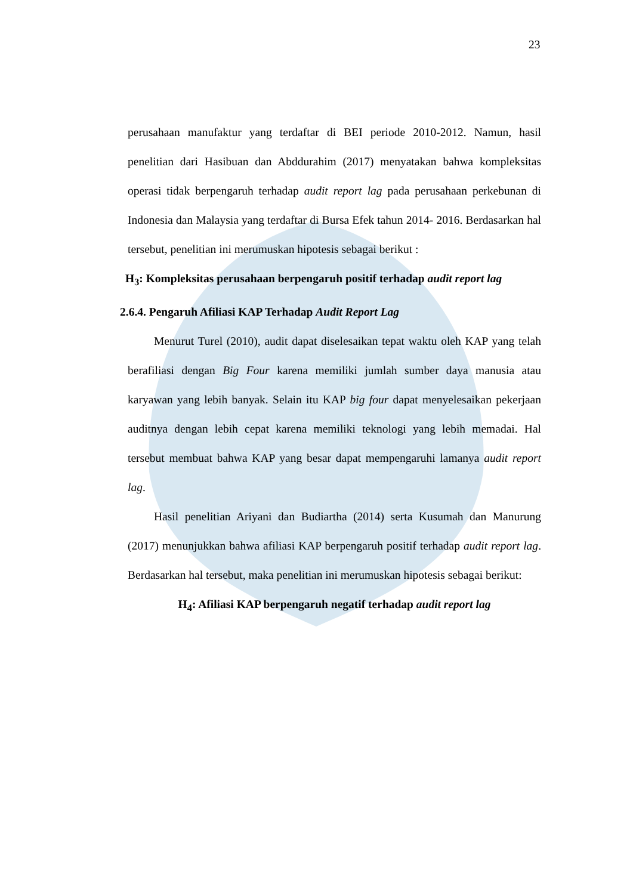23
perusahaan manufaktur yang terdaftar di BEI periode 2010-2012. Namun, hasil penelitian dari Hasibuan dan Abddurahim (2017) menyatakan bahwa kompleksitas operasi tidak berpengaruh terhadap audit report lag pada perusahaan perkebunan di Indonesia dan Malaysia yang terdaftar di Bursa Efek tahun 2014- 2016. Berdasarkan hal tersebut, penelitian ini merumuskan hipotesis sebagai berikut :
H<sub>3</sub>: Kompleksitas perusahaan berpengaruh positif terhadap audit report lag
2.6.4. Pengaruh Afiliasi KAP Terhadap Audit Report Lag
Menurut Turel (2010), audit dapat diselesaikan tepat waktu oleh KAP yang telah berafiliasi dengan Big Four karena memiliki jumlah sumber daya manusia atau karyawan yang lebih banyak. Selain itu KAP big four dapat menyelesaikan pekerjaan auditnya dengan lebih cepat karena memiliki teknologi yang lebih memadai. Hal tersebut membuat bahwa KAP yang besar dapat mempengaruhi lamanya audit report lag.
Hasil penelitian Ariyani dan Budiartha (2014) serta Kusumah dan Manurung (2017) menunjukkan bahwa afiliasi KAP berpengaruh positif terhadap audit report lag. Berdasarkan hal tersebut, maka penelitian ini merumuskan hipotesis sebagai berikut:
H<sub>4</sub>: Afiliasi KAP berpengaruh negatif terhadap audit report lag